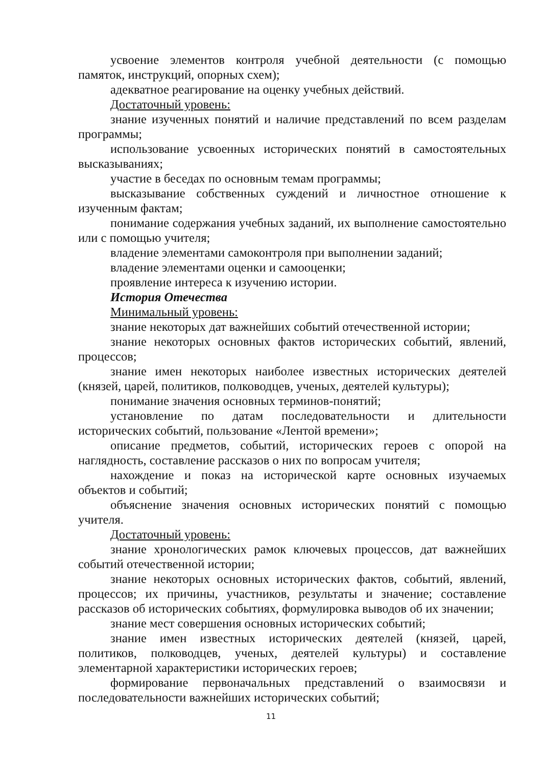усвоение элементов контроля учебной деятельности (с помощью памяток, инструкций, опорных схем);
адекватное реагирование на оценку учебных действий.
Достаточный уровень:
знание изученных понятий и наличие представлений по всем разделам программы;
использование усвоенных исторических понятий в самостоятельных высказываниях;
участие в беседах по основным темам программы;
высказывание собственных суждений и личностное отношение к изученным фактам;
понимание содержания учебных заданий, их выполнение самостоятельно или с помощью учителя;
владение элементами самоконтроля при выполнении заданий;
владение элементами оценки и самооценки;
проявление интереса к изучению истории.
История Отечества
Минимальный уровень:
знание некоторых дат важнейших событий отечественной истории;
знание некоторых основных фактов исторических событий, явлений, процессов;
знание имен некоторых наиболее известных исторических деятелей (князей, царей, политиков, полководцев, ученых, деятелей культуры);
понимание значения основных терминов-понятий;
установление по датам последовательности и длительности исторических событий, пользование «Лентой времени»;
описание предметов, событий, исторических героев с опорой на наглядность, составление рассказов о них по вопросам учителя;
нахождение и показ на исторической карте основных изучаемых объектов и событий;
объяснение значения основных исторических понятий с помощью учителя.
Достаточный уровень:
знание хронологических рамок ключевых процессов, дат важнейших событий отечественной истории;
знание некоторых основных исторических фактов, событий, явлений, процессов; их причины, участников, результаты и значение; составление рассказов об исторических событиях, формулировка выводов об их значении;
знание мест совершения основных исторических событий;
знание имен известных исторических деятелей (князей, царей, политиков, полководцев, ученых, деятелей культуры) и составление элементарной характеристики исторических героев;
формирование первоначальных представлений о взаимосвязи и последовательности важнейших исторических событий;
11